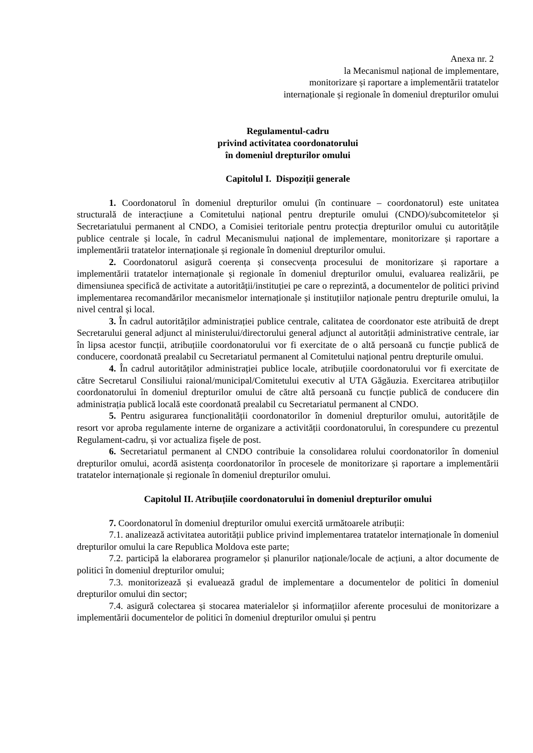Anexa nr. 2
la Mecanismul național de implementare,
monitorizare și raportare a implementării tratatelor
internaționale și regionale în domeniul drepturilor omului
Regulamentul-cadru
privind activitatea coordonatorului
în domeniul drepturilor omului
Capitolul I. Dispoziții generale
1. Coordonatorul în domeniul drepturilor omului (în continuare – coordonatorul) este unitatea structurală de interacțiune a Comitetului național pentru drepturile omului (CNDO)/subcomitetelor și Secretariatului permanent al CNDO, a Comisiei teritoriale pentru protecția drepturilor omului cu autoritățile publice centrale și locale, în cadrul Mecanismului național de implementare, monitorizare și raportare a implementării tratatelor internaționale și regionale în domeniul drepturilor omului.
2. Coordonatorul asigură coerența și consecvența procesului de monitorizare și raportare a implementării tratatelor internaționale și regionale în domeniul drepturilor omului, evaluarea realizării, pe dimensiunea specifică de activitate a autorității/instituției pe care o reprezintă, a documentelor de politici privind implementarea recomandărilor mecanismelor internaționale și instituțiilor naționale pentru drepturile omului, la nivel central și local.
3. În cadrul autorităților administrației publice centrale, calitatea de coordonator este atribuită de drept Secretarului general adjunct al ministerului/directorului general adjunct al autorității administrative centrale, iar în lipsa acestor funcții, atribuțiile coordonatorului vor fi exercitate de o altă persoană cu funcție publică de conducere, coordonată prealabil cu Secretariatul permanent al Comitetului național pentru drepturile omului.
4. În cadrul autorităților administrației publice locale, atribuțiile coordonatorului vor fi exercitate de către Secretarul Consiliului raional/municipal/Comitetului executiv al UTA Găgăuzia. Exercitarea atribuțiilor coordonatorului în domeniul drepturilor omului de către altă persoană cu funcție publică de conducere din administrația publică locală este coordonată prealabil cu Secretariatul permanent al CNDO.
5. Pentru asigurarea funcționalității coordonatorilor în domeniul drepturilor omului, autoritățile de resort vor aproba regulamente interne de organizare a activității coordonatorului, în corespundere cu prezentul Regulament-cadru, și vor actualiza fișele de post.
6. Secretariatul permanent al CNDO contribuie la consolidarea rolului coordonatorilor în domeniul drepturilor omului, acordă asistența coordonatorilor în procesele de monitorizare și raportare a implementării tratatelor internaționale și regionale în domeniul drepturilor omului.
Capitolul II. Atribuțiile coordonatorului în domeniul drepturilor omului
7. Coordonatorul în domeniul drepturilor omului exercită următoarele atribuții:
7.1. analizează activitatea autorității publice privind implementarea tratatelor internaționale în domeniul drepturilor omului la care Republica Moldova este parte;
7.2. participă la elaborarea programelor și planurilor naționale/locale de acțiuni, a altor documente de politici în domeniul drepturilor omului;
7.3. monitorizează și evaluează gradul de implementare a documentelor de politici în domeniul drepturilor omului din sector;
7.4. asigură colectarea și stocarea materialelor și informațiilor aferente procesului de monitorizare a implementării documentelor de politici în domeniul drepturilor omului și pentru